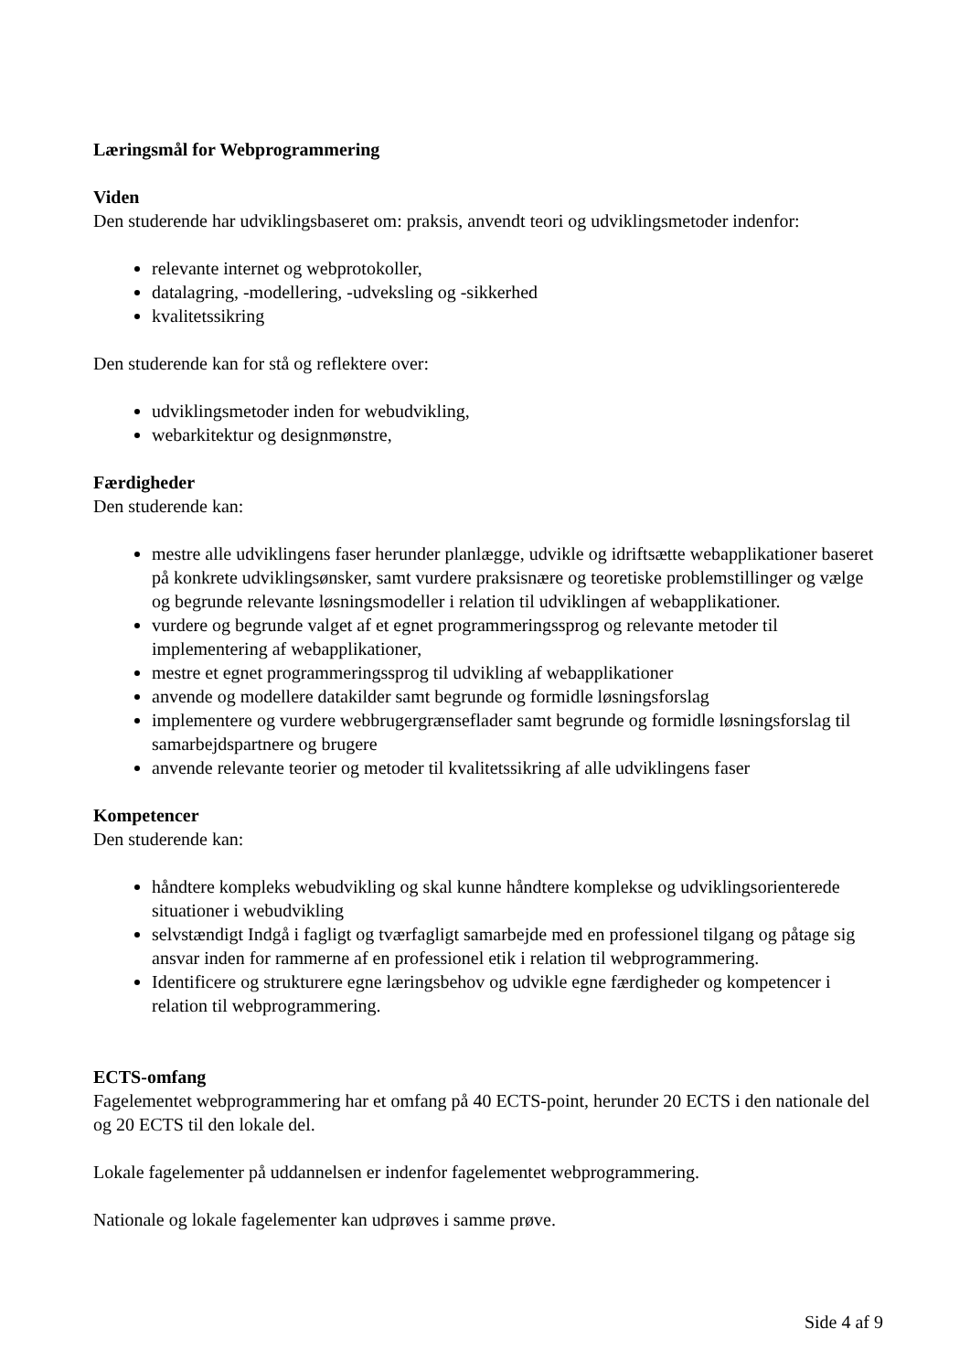Læringsmål for Webprogrammering
Viden
Den studerende har udviklingsbaseret om: praksis, anvendt teori og udviklingsmetoder indenfor:
relevante internet og webprotokoller,
datalagring, -modellering, -udveksling og -sikkerhed
kvalitetssikring
Den studerende kan for stå og reflektere over:
udviklingsmetoder inden for webudvikling,
webarkitektur og designmønstre,
Færdigheder
Den studerende kan:
mestre alle udviklingens faser herunder planlægge, udvikle og idriftsætte webapplikationer baseret på konkrete udviklingsønsker, samt vurdere praksisnære og teoretiske problemstillinger og vælge og begrunde relevante løsningsmodeller i relation til udviklingen af webapplikationer.
vurdere og begrunde valget af et egnet programmeringssprog og relevante metoder til implementering af webapplikationer,
mestre et egnet programmeringssprog til udvikling af webapplikationer
anvende og modellere datakilder samt begrunde og formidle løsningsforslag
implementere og vurdere webbrugergrænseflader samt begrunde og formidle løsningsforslag til samarbejdspartnere og brugere
anvende relevante teorier og metoder til kvalitetssikring af alle udviklingens faser
Kompetencer
Den studerende kan:
håndtere kompleks webudvikling og skal kunne håndtere komplekse og udviklingsorienterede situationer i webudvikling
selvstændigt Indgå i fagligt og tværfagligt samarbejde med en professionel tilgang og påtage sig ansvar inden for rammerne af en professionel etik i relation til webprogrammering.
Identificere og strukturere egne læringsbehov og udvikle egne færdigheder og kompetencer i relation til webprogrammering.
ECTS-omfang
Fagelementet webprogrammering har et omfang på 40 ECTS-point, herunder 20 ECTS i den nationale del og 20 ECTS til den lokale del.
Lokale fagelementer på uddannelsen er indenfor fagelementet webprogrammering.
Nationale og lokale fagelementer kan udprøves i samme prøve.
Side 4 af 9